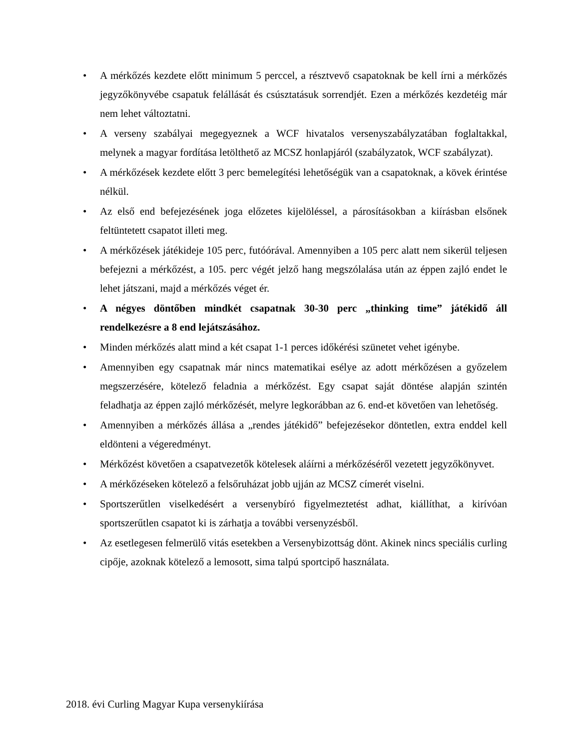• A mérkőzés kezdete előtt minimum 5 perccel, a résztvevő csapatoknak be kell írni a mérkőzés jegyzőkönyvébe csapatuk felállását és csúsztatásuk sorrendjét. Ezen a mérkőzés kezdetéig már nem lehet változtatni.
• A verseny szabályai megegyeznek a WCF hivatalos versenyszabályzatában foglaltakkal, melynek a magyar fordítása letölthető az MCSZ honlapjáról (szabályzatok, WCF szabályzat).
• A mérkőzések kezdete előtt 3 perc bemelegítési lehetőségük van a csapatoknak, a kövek érintése nélkül.
• Az első end befejezésének joga előzetes kijelöléssel, a párosításokban a kiírásban elsőnek feltüntetett csapatot illeti meg.
• A mérkőzések játékideje 105 perc, futóórával. Amennyiben a 105 perc alatt nem sikerül teljesen befejezni a mérkőzést, a 105. perc végét jelző hang megszólalása után az éppen zajló endet le lehet játszani, majd a mérkőzés véget ér.
• A négyes döntőben mindkét csapatnak 30-30 perc „thinking time” játékidő áll rendelkezésre a 8 end lejátszásához.
• Minden mérkőzés alatt mind a két csapat 1-1 perces időkérési szünetet vehet igénybe.
• Amennyiben egy csapatnak már nincs matematikai esélye az adott mérkőzésen a győzelem megszerzésére, kötelező feladnia a mérkőzést. Egy csapat saját döntése alapján szintén feladhatja az éppen zajló mérkőzését, melyre legkorábban az 6. end-et követően van lehetőség.
• Amennyiben a mérkőzés állása a „rendes játékidő” befejezésekor döntetlen, extra enddel kell eldönteni a végeredményt.
• Mérkőzést követően a csapatvezetők kötelesek aláírni a mérkőzéséről vezetett jegyzőkönyvet.
• A mérkőzéseken kötelező a felsőruházat jobb ujján az MCSZ címerét viselni.
• Sportszerűtlen viselkedésért a versenybíró figyelmeztetést adhat, kiállíthat, a kirívóan sportszerűtlen csapatot ki is zárhatja a további versenyzésből.
• Az esetlegesen felmerülő vitás esetekben a Versenybizottság dönt. Akinek nincs speciális curling cipője, azoknak kötelező a lemosott, sima talpú sportcipő használata.
2018. évi Curling Magyar Kupa versenykiírása